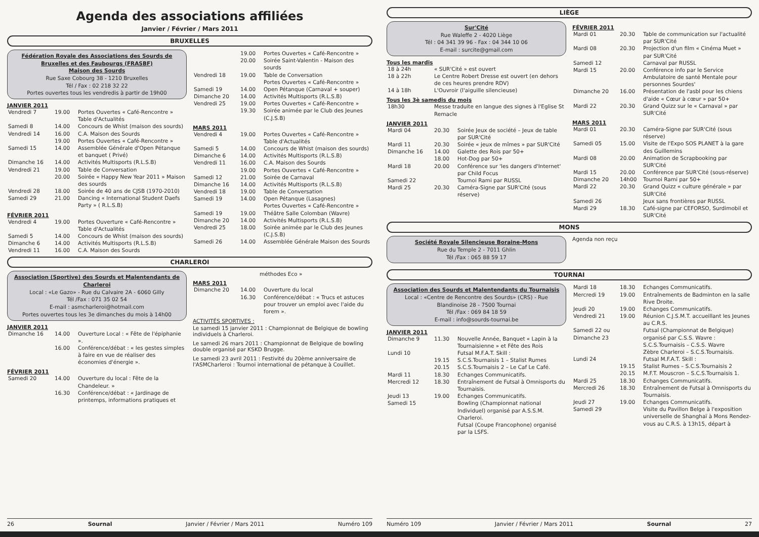Agenda des associations affiliées
Janvier / Février / Mars 2011
BRUXELLES
Fédération Royale des Associations des Sourds de Bruxelles et des Faubourgs (FRASBF)
Maison des Sourds
Rue Saxe Cobourg 38 - 1210 Bruxelles
Tél / Fax : 02 218 32 22
Portes ouvertes tous les vendredis à partir de 19h00
JANVIER 2011
| Vendredi 7 | 19.00 | Portes Ouvertes « Café-Rencontre » Table d'Actualités |
| Samedi 8 | 14.00 | Concours de Whist (maison des sourds) |
| Vendredi 14 | 16.00 | C.A. Maison des Sourds |
| | 19.00 | Portes Ouvertes « Café-Rencontre » |
| Samedi 15 | 14.00 | Assemblée Générale d'Open Pétanque et banquet ( Privé) |
| Dimanche 16 | 14.00 | Activités Multisports (R.L.S.B) |
| Vendredi 21 | 19.00 | Table de Conversation |
| | 20.00 | Soirée « Happy New Year 2011 » Maison des sourds |
| Vendredi 28 | 18.00 | Soirée de 40 ans de CJSB (1970-2010) |
| Samedi 29 | 21.00 | Dancing « International Student Daefs Party » ( R.L.S.B) |
FÉVRIER 2011
| Vendredi 4 | 19.00 | Portes Ouverture « Café-Rencontre » Table d'Actualités |
| Samedi 5 | 14.00 | Concours de Whist (maison des sourds) |
| Dimanche 6 | 14.00 | Activités Multisports (R.L.S.B) |
| Vendredi 11 | 16.00 | C.A. Maison des Sourds |
| | 19.00 | Portes Ouvertes « Café-Rencontre » |
| | 20.00 | Soirée Saint-Valentin - Maison des sourds |
| Vendredi 18 | 19.00 | Table de Conversation Portes Ouvertes « Café-Rencontre » |
| Samedi 19 | 14.00 | Open Pétanque (Carnaval + souper) |
| Dimanche 20 | 14.00 | Activités Multisports (R.L.S.B) |
| Vendredi 25 | 19.00 | Portes Ouvertes « Café-Rencontre » |
| | 19.30 | Soirée animée par le Club des Jeunes (C.J.S.B) |
MARS 2011
| Vendredi 4 | 19.00 | Portes Ouvertes « Café-Rencontre » Table d'Actualités |
| Samedi 5 | 14.00 | Concours de Whist (maison des sourds) |
| Dimanche 6 | 14.00 | Activités Multisports (R.L.S.B) |
| Vendredi 11 | 16.00 | C.A. Maison des Sourds |
| | 19.00 | Portes Ouvertes « Café-Rencontre » |
| Samedi 12 | 21.00 | Soirée de Carnaval |
| Dimanche 16 | 14.00 | Activités Multisports (R.L.S.B) |
| Vendredi 18 | 19.00 | Table de Conversation |
| Samedi 19 | 14.00 | Open Pétanque (Lasagnes) Portes Ouvertes « Café-Rencontre » |
| Samedi 19 | 19.00 | Théâtre Salle Colomban (Wavre) |
| Dimanche 20 | 14.00 | Activités Multisports (R.L.S.B) |
| Vendredi 25 | 18.00 | Soirée animée par le Club des Jeunes (C.J.S.B) |
| Samedi 26 | 14.00 | Assemblée Générale Maison des Sourds |
CHARLEROI
Association (Sportive) des Sourds et Malentendants de Charleroi
Local : «Le Gazo» - Rue du Calvaire 2A - 6060 Gilly
Tél /Fax : 071 35 02 54
E-mail : asmcharleroi@hotmail.com
Portes ouvertes tous les 3e dimanches du mois à 14h00
JANVIER 2011
| Dimanche 16 | 14.00 | Ouverture Local : « Fête de l'épiphanie ». |
| | 16.00 | Conférence/débat : « les gestes simples à faire en vue de réaliser des économies d'énergie ». |
FÉVRIER 2011
| Samedi 20 | 14.00 | Ouverture du local : Fête de la Chandeleur. » |
| | 16.30 | Conférence/débat : « Jardinage de printemps, informations pratiques et |
méthodes Eco »
MARS 2011
| Dimanche 20 | 14.00 | Ouverture du local |
| | 16.30 | Conférence/débat : « Trucs et astuces pour trouver un emploi avec l'aide du forem ». |
ACTIVITÉS SPORTIVES :
Le samedi 15 janvier 2011 : Championnat de Belgique de bowling individuels à Charleroi.
Le samedi 26 mars 2011 : Championnat de Belgique de bowling double organisé par KSKD Brugge.
Le samedi 23 avril 2011 : Festivité du 20ème anniversaire de l'ASMCharleroi : Tournoi international de pétanque à Couillet.
26 Sournal Janvier / Février / Mars 2011 Numéro 109
LIÈGE
Sur'Cité
Rue Waleffe 2 - 4020 Liège
Tél : 04 341 39 96 - Fax : 04 344 10 06
E-mail : surcite@gmail.com
Tous les mardis
| 18 à 24h | « SUR'Cité » est ouvert |
| 18 à 22h | Le Centre Robert Dresse est ouvert (en dehors de ces heures prendre RDV) |
| 14 à 18h | L'Ouvroir (l'aiguille silencieuse) |
Tous les 3è samedis du mois
| 18h30 | Messe traduite en langue des signes à l'Eglise St Remacle |
JANVIER 2011
| Mardi 04 | 20.30 | Soirée Jeux de société – Jeux de table par SUR'Cité |
| Mardi 11 | 20.30 | Soirée « jeux de mîmes » par SUR'Cité |
| Dimanche 16 | 14.00 | Galette des Rois par 50+ |
| | 18.00 | Hot-Dog par 50+ |
| Mardi 18 | 20.00 | Conférence sur 'les dangers d'Internet' par Child Focus |
| Samedi 22 | | Tournoi Rami par RUSSL |
| Mardi 25 | 20.30 | Caméra-Signe par SUR'Cité (sous réserve) |
FÉVRIER 2011
| Mardi 01 | 20.30 | Table de communication sur l'actualité par SUR'Cité |
| Mardi 08 | 20.30 | Projection d'un film « Cinéma Muet » par SUR'Cité |
| Samedi 12 | | Carnaval par RUSSL |
| Mardi 15 | 20.00 | Conférence info par le Service Ambulatoire de santé Mentale pour personnes Sourdes' |
| Dimanche 20 | 16.00 | Présentation de l'asbl pour les chiens d'aide « Cœur à cœur » par 50+ |
| Mardi 22 | 20.30 | Grand Quizz sur le « Carnaval » par SUR'Cité |
MARS 2011
| Mardi 01 | 20.30 | Caméra-Signe par SUR'Cité (sous réserve) |
| Samedi 05 | 15.00 | Visite de l'Expo SOS PLANET à la gare des Guillemins |
| Mardi 08 | 20.00 | Animation de Scrapbooking par SUR'Cité |
| Mardi 15 | 20.00 | Conférence par SUR'Cité (sous-réserve) |
| Dimanche 20 | 14h00 | Tournoi Rami par 50+ |
| Mardi 22 | 20.30 | Grand Quizz « culture générale » par SUR'Cité |
| Samedi 26 | | Jeux sans frontières par RUSSL |
| Mardi 29 | 18.30 | Café-signe par CEFORSO, Surdimobil et SUR'Cité |
MONS
Société Royale Silencieuse Boraine-Mons
Rue du Temple 2 - 7011 Ghlin
Tél /Fax : 065 88 59 17
Agenda non reçu
TOURNAI
Association des Sourds et Malentendants du Tournaisis
Local : «Centre de Rencontre des Sourds» (CRS) - Rue Blandinoise 28 - 7500 Tournai
Tél /Fax : 069 84 18 59
E-mail : info@sourds-tournai.be
JANVIER 2011
| Dimanche 9 | 11.30 | Nouvelle Année, Banquet « Lapin à la Tournaisienne » et Fête des Rois |
| Lundi 10 | | Futsal M.F.A.T. Skill : |
| | 19.15 | S.C.S.Tournaisis 1 – Stalist Rumes |
| | 20.15 | S.C.S.Tournaisis 2 – Le Caf Le Café. |
| Mardi 11 | 18.30 | Echanges Communicatifs. |
| Mercredi 12 | 18.30 | Entraînement de Futsal à Omnisports du Tournaisis. |
| Jeudi 13 | 19.00 | Echanges Communicatifs. |
| Samedi 15 | | Bowling (Championnat national Individuel) organisé par A.S.S.M. Charleroi. Futsal (Coupe Francophone) organisé par la LSFS. |
| Mardi 18 | 18.30 | Echanges Communicatifs. |
| Mercredi 19 | 19.00 | Entraînements de Badminton en la salle Rive Droite. |
| Jeudi 20 | 19.00 | Echanges Communicatifs. |
| Vendredi 21 | 19.00 | Réunion C.J.S.M.T. accueillant les Jeunes au C.R.S. |
| Samedi 22 ou Dimanche 23 | | Futsal (Championnat de Belgique) organisé par C.S.S. Wavre : S.C.S.Tournaisis – C.S.S. Wavre Zèbre Charleroi – S.C.S.Tournaisis. |
| Lundi 24 | | Futsal M.F.A.T. Skill : |
| | 19.15 | Stalist Rumes – S.C.S.Tournaisis 2 |
| | 20.15 | M.F.T. Mouscron – S.C.S.Tournaisis 1. |
| Mardi 25 | 18.30 | Echanges Communicatifs. |
| Mercredi 26 | 18.30 | Entraînement de Futsal à Omnisports du Tournaisis. |
| Jeudi 27 | 19.00 | Echanges Communicatifs. |
| Samedi 29 | | Visite du Pavillon Belge à l'exposition universelle de Shanghaï à Mons Rendez-vous au C.R.S. à 13h15, départ à |
Numéro 109 Janvier / Février / Mars 2011 Sournal 27